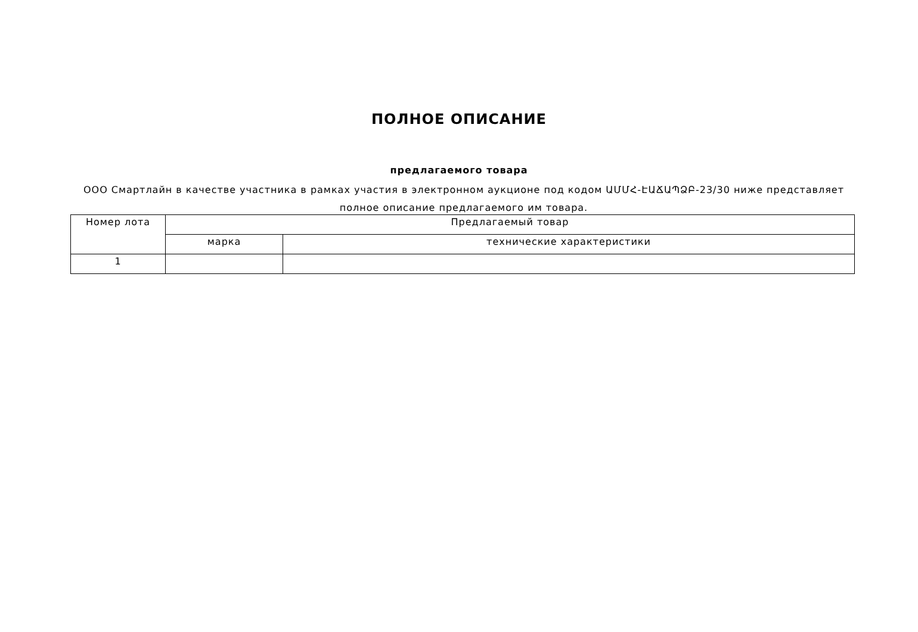ПОЛНОЕ ОПИСАНИЕ
предлагаемого товара
ООО Смартлайн в качестве участника в рамках участия в электронном аукционе под кодом ԱՄՄՀ-ԷԱՃԱՊՁԲ-23/30 ниже представляет полное описание предлагаемого им товара.
| Номер лота | Предлагаемый товар | |
| --- | --- | --- |
| | марка | технические характеристики |
| 1 | | |